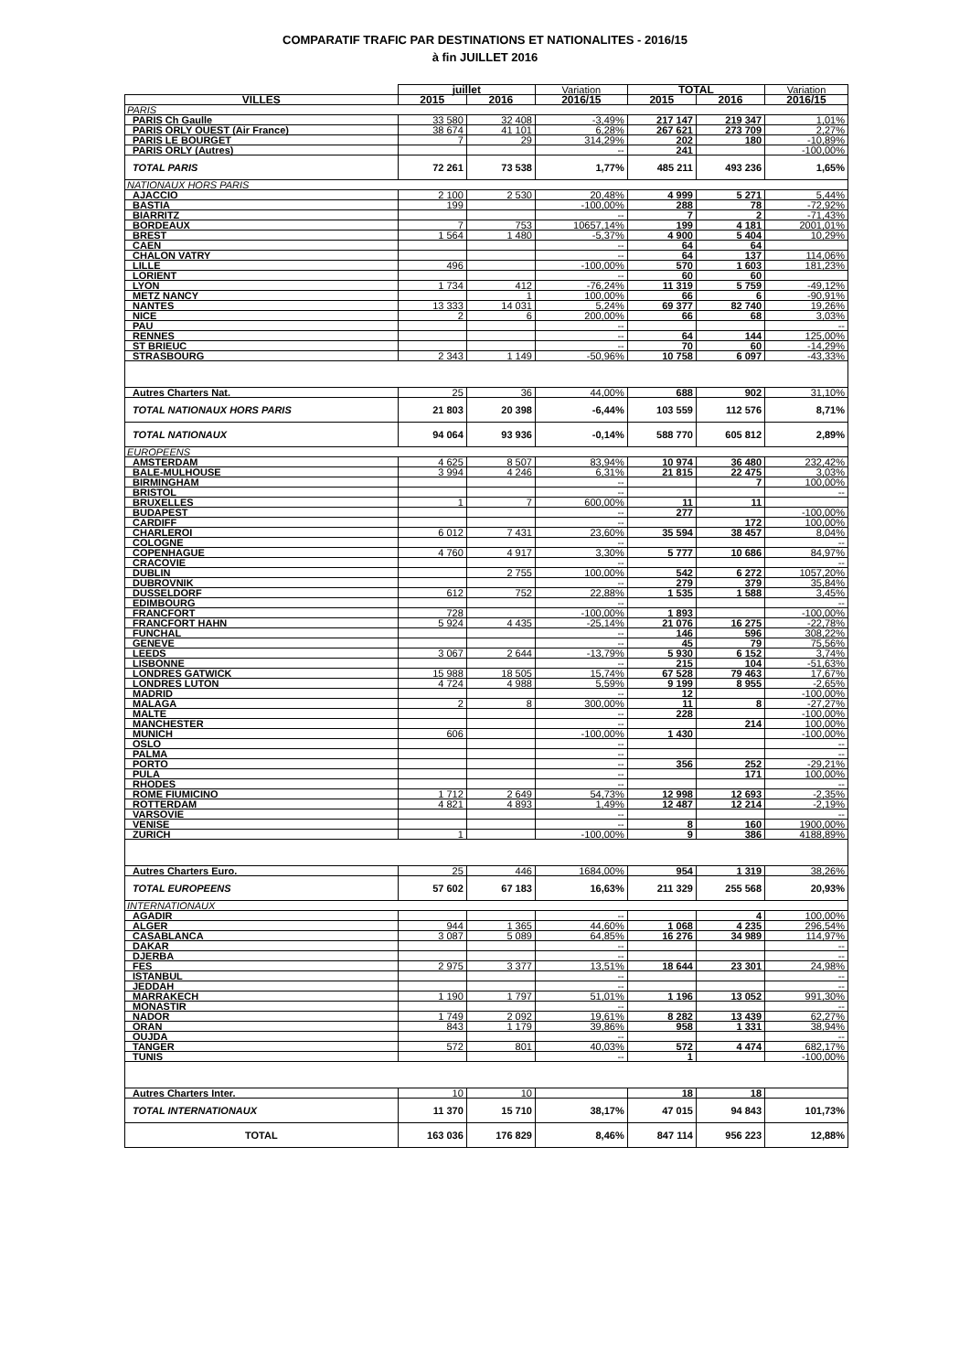COMPARATIF TRAFIC PAR DESTINATIONS ET NATIONALITES - 2016/15
à fin JUILLET 2016
| | juillet | | Variation | TOTAL | | Variation |
| --- | --- | --- | --- | --- | --- | --- |
| VILLES | 2015 | 2016 | 2016/15 | 2015 | 2016 | 2016/15 |
| PARIS | | | | | | |
| PARIS Ch Gaulle | 33 580 | 32 408 | -3,49% | 217 147 | 219 347 | 1,01% |
| PARIS ORLY OUEST (Air France) | 38 674 | 41 101 | 6,28% | 267 621 | 273 709 | 2,27% |
| PARIS LE BOURGET | 7 | 29 | 314,29% | 202 | 180 | -10,89% |
| PARIS ORLY (Autres) | | | -- | 241 | | -100,00% |
| TOTAL PARIS | 72 261 | 73 538 | 1,77% | 485 211 | 493 236 | 1,65% |
| NATIONAUX HORS PARIS | | | | | | |
| AJACCIO | 2 100 | 2 530 | 20,48% | 4 999 | 5 271 | 5,44% |
| BASTIA | 199 | | -100,00% | 288 | 78 | -72,92% |
| BIARRITZ | | | -- | 7 | 2 | -71,43% |
| BORDEAUX | 7 | 753 | 10657,14% | 199 | 4 181 | 2001,01% |
| BREST | 1 564 | 1 480 | -5,37% | 4 900 | 5 404 | 10,29% |
| CAEN | | | -- | 64 | 64 | |
| CHALON VATRY | | | -- | 64 | 137 | 114,06% |
| LILLE | 496 | | -100,00% | 570 | 1 603 | 181,23% |
| LORIENT | | | -- | 60 | 60 | |
| LYON | 1 734 | 412 | -76,24% | 11 319 | 5 759 | -49,12% |
| METZ NANCY | | 1 | 100,00% | 66 | 6 | -90,91% |
| NANTES | 13 333 | 14 031 | 5,24% | 69 377 | 82 740 | 19,26% |
| NICE | 2 | 6 | 200,00% | 66 | 68 | 3,03% |
| PAU | | | -- | | | -- |
| RENNES | | | -- | 64 | 144 | 125,00% |
| ST BRIEUC | | | -- | 70 | 60 | -14,29% |
| STRASBOURG | 2 343 | 1 149 | -50,96% | 10 758 | 6 097 | -43,33% |
| Autres Charters Nat. | 25 | 36 | 44,00% | 688 | 902 | 31,10% |
| TOTAL NATIONAUX HORS PARIS | 21 803 | 20 398 | -6,44% | 103 559 | 112 576 | 8,71% |
| TOTAL NATIONAUX | 94 064 | 93 936 | -0,14% | 588 770 | 605 812 | 2,89% |
| EUROPEENS | | | | | | |
| AMSTERDAM | 4 625 | 8 507 | 83,94% | 10 974 | 36 480 | 232,42% |
| BALE-MULHOUSE | 3 994 | 4 246 | 6,31% | 21 815 | 22 475 | 3,03% |
| BIRMINGHAM | | | -- | | 7 | 100,00% |
| BRISTOL | | | -- | | | -- |
| BRUXELLES | 1 | 7 | 600,00% | 11 | 11 | |
| BUDAPEST | | | -- | 277 | | -100,00% |
| CARDIFF | | | -- | | 172 | 100,00% |
| CHARLEROI | 6 012 | 7 431 | 23,60% | 35 594 | 38 457 | 8,04% |
| COLOGNE | | | -- | | | -- |
| COPENHAGUE | 4 760 | 4 917 | 3,30% | 5 777 | 10 686 | 84,97% |
| CRACOVIE | | | -- | | | -- |
| DUBLIN | | 2 755 | 100,00% | 542 | 6 272 | 1057,20% |
| DUBROVNIK | | | -- | 279 | 379 | 35,84% |
| DUSSELDORF | 612 | 752 | 22,88% | 1 535 | 1 588 | 3,45% |
| EDIMBOURG | | | -- | | | -- |
| FRANCFORT | 728 | | -100,00% | 1 893 | | -100,00% |
| FRANCFORT HAHN | 5 924 | 4 435 | -25,14% | 21 076 | 16 275 | -22,78% |
| FUNCHAL | | | -- | 146 | 596 | 308,22% |
| GENEVE | | | -- | 45 | 79 | 75,56% |
| LEEDS | 3 067 | 2 644 | -13,79% | 5 930 | 6 152 | 3,74% |
| LISBONNE | | | -- | 215 | 104 | -51,63% |
| LONDRES GATWICK | 15 988 | 18 505 | 15,74% | 67 528 | 79 463 | 17,67% |
| LONDRES LUTON | 4 724 | 4 988 | 5,59% | 9 199 | 8 955 | -2,65% |
| MADRID | | | -- | 12 | | -100,00% |
| MALAGA | 2 | 8 | 300,00% | 11 | 8 | -27,27% |
| MALTE | | | -- | 228 | | -100,00% |
| MANCHESTER | | | -- | | 214 | 100,00% |
| MUNICH | 606 | | -100,00% | 1 430 | | -100,00% |
| OSLO | | | -- | | | -- |
| PALMA | | | -- | | | -- |
| PORTO | | | -- | 356 | 252 | -29,21% |
| PULA | | | -- | | 171 | 100,00% |
| RHODES | | | -- | | | -- |
| ROME FIUMICINO | 1 712 | 2 649 | 54,73% | 12 998 | 12 693 | -2,35% |
| ROTTERDAM | 4 821 | 4 893 | 1,49% | 12 487 | 12 214 | -2,19% |
| VARSOVIE | | | -- | | | -- |
| VENISE | | | -- | 8 | 160 | 1900,00% |
| ZURICH | 1 | | -100,00% | 9 | 386 | 4188,89% |
| Autres Charters Euro. | 25 | 446 | 1684,00% | 954 | 1 319 | 38,26% |
| TOTAL EUROPEENS | 57 602 | 67 183 | 16,63% | 211 329 | 255 568 | 20,93% |
| INTERNATIONAUX | | | | | | |
| AGADIR | | | -- | | 4 | 100,00% |
| ALGER | 944 | 1 365 | 44,60% | 1 068 | 4 235 | 296,54% |
| CASABLANCA | 3 087 | 5 089 | 64,85% | 16 276 | 34 989 | 114,97% |
| DAKAR | | | -- | | | -- |
| DJERBA | | | -- | | | -- |
| FES | 2 975 | 3 377 | 13,51% | 18 644 | 23 301 | 24,98% |
| ISTANBUL | | | -- | | | -- |
| JEDDAH | | | -- | | | -- |
| MARRAKECH | 1 190 | 1 797 | 51,01% | 1 196 | 13 052 | 991,30% |
| MONASTIR | | | -- | | | -- |
| NADOR | 1 749 | 2 092 | 19,61% | 8 282 | 13 439 | 62,27% |
| ORAN | 843 | 1 179 | 39,86% | 958 | 1 331 | 38,94% |
| OUJDA | | | -- | | | -- |
| TANGER | 572 | 801 | 40,03% | 572 | 4 474 | 682,17% |
| TUNIS | | | -- | 1 | | -100,00% |
| Autres Charters Inter. | 10 | 10 | | 18 | 18 | |
| TOTAL INTERNATIONAUX | 11 370 | 15 710 | 38,17% | 47 015 | 94 843 | 101,73% |
| TOTAL | 163 036 | 176 829 | 8,46% | 847 114 | 956 223 | 12,88% |